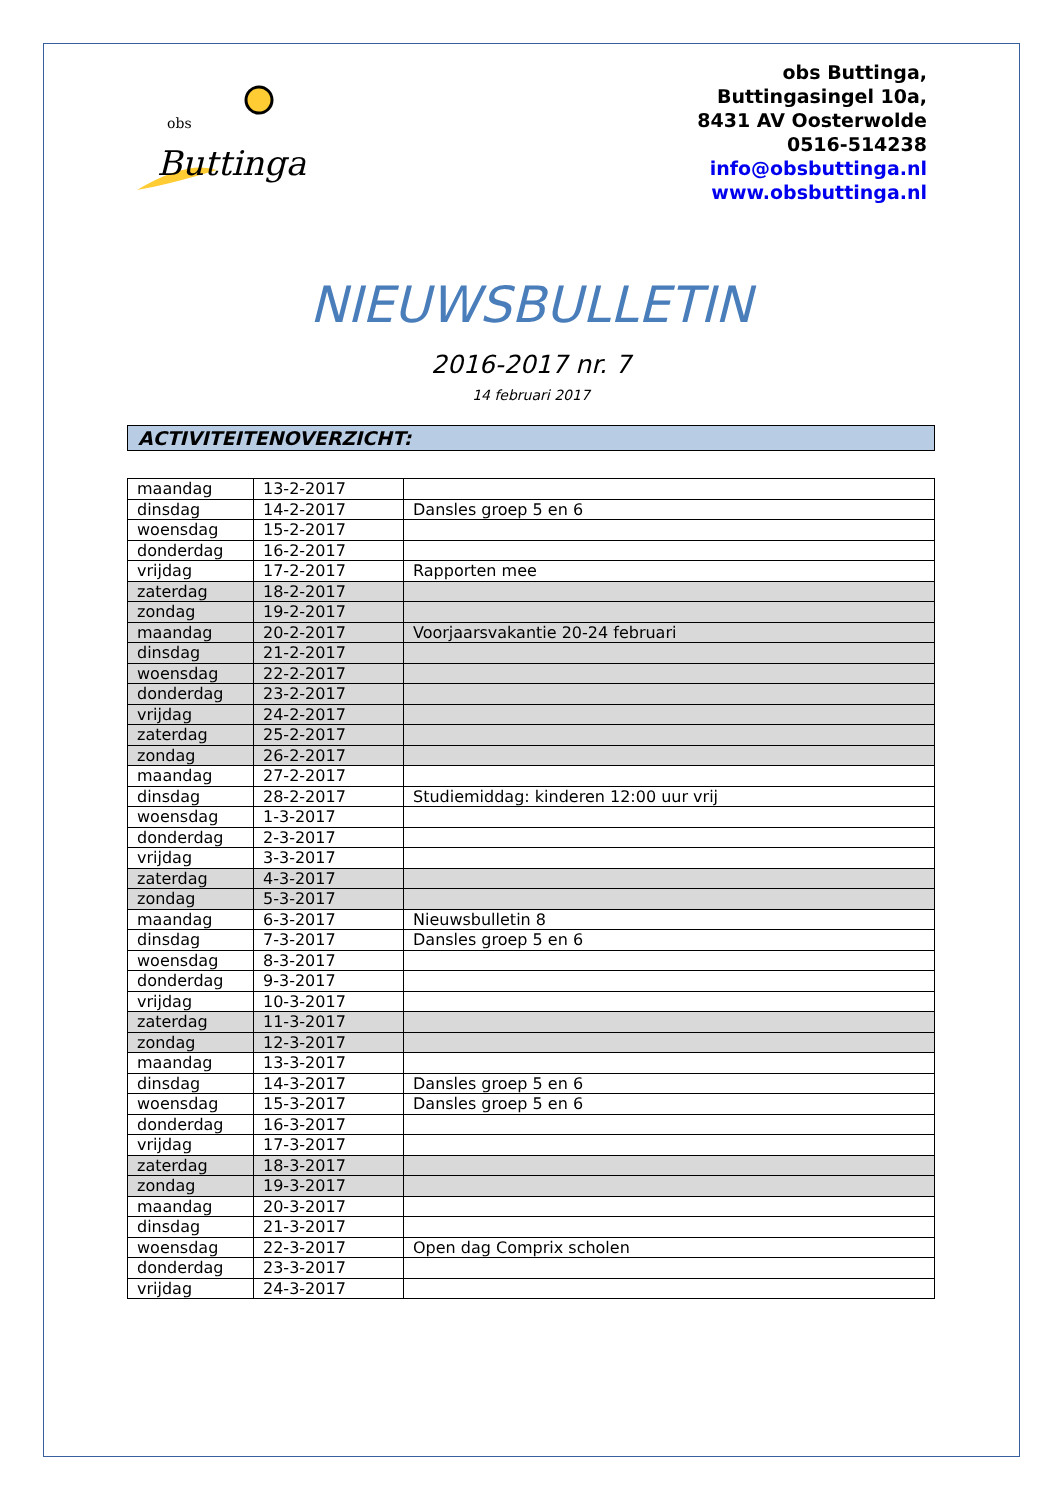obs
Buttinga
obs Buttinga,
Buttingasingel 10a,
8431 AV Oosterwolde
0516-514238
info@obsbuttinga.nl
www.obsbuttinga.nl
NIEUWSBULLETIN
2016-2017 nr. 7
14 februari 2017
ACTIVITEITENOVERZICHT:
| maandag | 13-2-2017 | |
| dinsdag | 14-2-2017 | Dansles groep 5 en 6 |
| woensdag | 15-2-2017 | |
| donderdag | 16-2-2017 | |
| vrijdag | 17-2-2017 | Rapporten mee |
| zaterdag | 18-2-2017 | |
| zondag | 19-2-2017 | |
| maandag | 20-2-2017 | Voorjaarsvakantie 20-24 februari |
| dinsdag | 21-2-2017 | |
| woensdag | 22-2-2017 | |
| donderdag | 23-2-2017 | |
| vrijdag | 24-2-2017 | |
| zaterdag | 25-2-2017 | |
| zondag | 26-2-2017 | |
| maandag | 27-2-2017 | |
| dinsdag | 28-2-2017 | Studiemiddag: kinderen 12:00 uur vrij |
| woensdag | 1-3-2017 | |
| donderdag | 2-3-2017 | |
| vrijdag | 3-3-2017 | |
| zaterdag | 4-3-2017 | |
| zondag | 5-3-2017 | |
| maandag | 6-3-2017 | Nieuwsbulletin 8 |
| dinsdag | 7-3-2017 | Dansles groep 5 en 6 |
| woensdag | 8-3-2017 | |
| donderdag | 9-3-2017 | |
| vrijdag | 10-3-2017 | |
| zaterdag | 11-3-2017 | |
| zondag | 12-3-2017 | |
| maandag | 13-3-2017 | |
| dinsdag | 14-3-2017 | Dansles groep 5 en 6 |
| woensdag | 15-3-2017 | Dansles groep 5 en 6 |
| donderdag | 16-3-2017 | |
| vrijdag | 17-3-2017 | |
| zaterdag | 18-3-2017 | |
| zondag | 19-3-2017 | |
| maandag | 20-3-2017 | |
| dinsdag | 21-3-2017 | |
| woensdag | 22-3-2017 | Open dag Comprix scholen |
| donderdag | 23-3-2017 | |
| vrijdag | 24-3-2017 | |